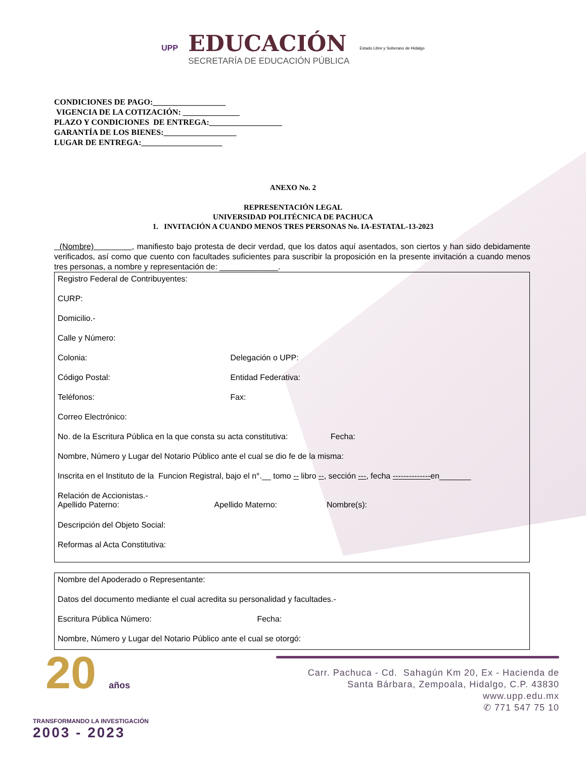UPP
EDUCACIÓN
SECRETARÍA DE EDUCACIÓN PÚBLICA
Estado Libre y Soberano de Hidalgo
CONDICIONES DE PAGO:__________________
VIGENCIA DE LA COTIZACIÓN: ______________
PLAZO Y CONDICIONES DE ENTREGA:__________________
GARANTÍA DE LOS BIENES:__________________
LUGAR DE ENTREGA:____________________
ANEXO No. 2
REPRESENTACIÓN LEGAL
UNIVERSIDAD POLITÉCNICA DE PACHUCA
1. INVITACIÓN A CUANDO MENOS TRES PERSONAS No. IA-ESTATAL-13-2023
(Nombre) , manifiesto bajo protesta de decir verdad, que los datos aquí asentados, son ciertos y han sido debidamente verificados, así como que cuento con facultades suficientes para suscribir la proposición en la presente invitación a cuando menos tres personas, a nombre y representación de: _____________.
Registro Federal de Contribuyentes:
CURP:
Domicilio.-
Calle y Número:
Colonia: Delegación o UPP:
Código Postal: Entidad Federativa:
Teléfonos: Fax:
Correo Electrónico:
No. de la Escritura Pública en la que consta su acta constitutiva: Fecha:
Nombre, Número y Lugar del Notario Público ante el cual se dio fe de la misma:
Inscrita en el Instituto de la Funcion Registral, bajo el n°.__ tomo -- libro --, sección ---, fecha --------------en_______
Relación de Accionistas.-
Apellido Paterno: Apellido Materno: Nombre(s):
Descripción del Objeto Social:
Reformas al Acta Constitutiva:
Nombre del Apoderado o Representante:
Datos del documento mediante el cual acredita su personalidad y facultades.-
Escritura Pública Número: Fecha:
Nombre, Número y Lugar del Notario Público ante el cual se otorgó:
Carr. Pachuca - Cd. Sahagún Km 20, Ex - Hacienda de
Santa Bárbara, Zempoala, Hidalgo, C.P. 43830
www.upp.edu.mx
✆ 771 547 75 10
20 años
TRANSFORMANDO LA INVESTIGACIÓN
2003 - 2023